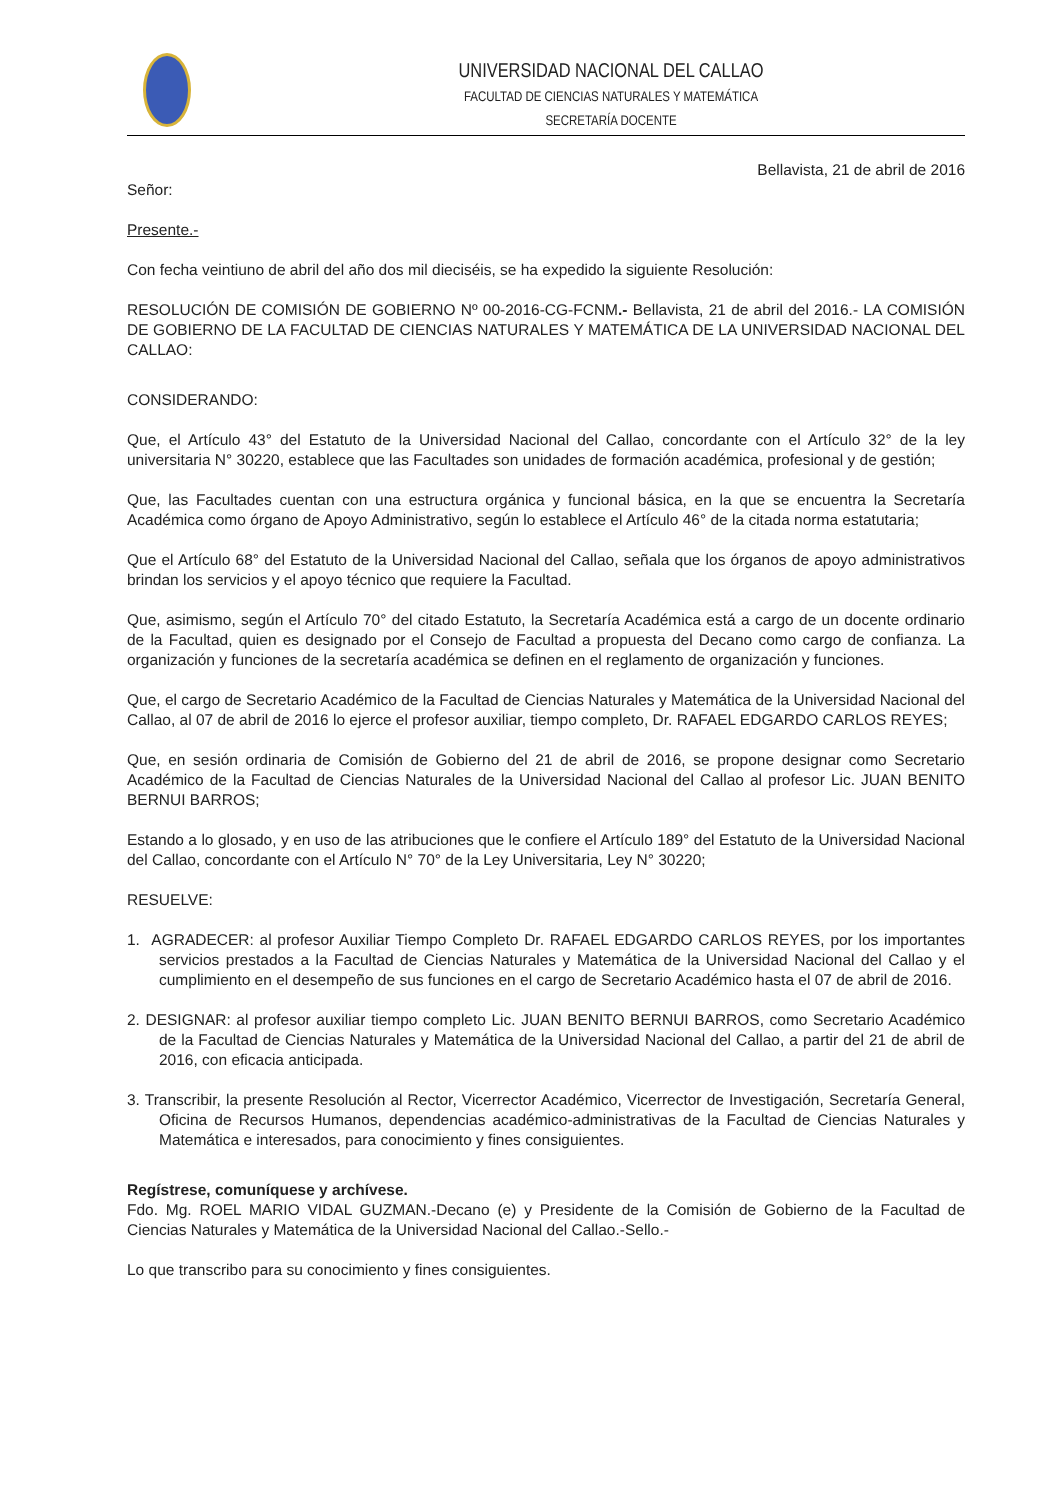UNIVERSIDAD NACIONAL DEL CALLAO
FACULTAD DE CIENCIAS NATURALES Y MATEMÁTICA
SECRETARÍA DOCENTE
Bellavista, 21 de abril de 2016
Señor:
Presente.-
Con fecha veintiuno de abril del año dos mil dieciséis, se ha expedido la siguiente Resolución:
RESOLUCIÓN DE COMISIÓN DE GOBIERNO Nº 00-2016-CG-FCNM.- Bellavista, 21 de abril del 2016.- LA COMISIÓN DE GOBIERNO DE LA FACULTAD DE CIENCIAS NATURALES Y MATEMÁTICA DE LA UNIVERSIDAD NACIONAL DEL CALLAO:
CONSIDERANDO:
Que, el Artículo 43° del Estatuto de la Universidad Nacional del Callao, concordante con el Artículo 32° de la ley universitaria N° 30220, establece que las Facultades son unidades de formación académica, profesional y de gestión;
Que, las Facultades cuentan con una estructura orgánica y funcional básica, en la que se encuentra la Secretaría Académica como órgano de Apoyo Administrativo, según lo establece el Artículo 46° de la citada norma estatutaria;
Que el Artículo 68° del Estatuto de la Universidad Nacional del Callao, señala que los órganos de apoyo administrativos brindan los servicios y el apoyo técnico que requiere la Facultad.
Que, asimismo, según el Artículo 70° del citado Estatuto, la Secretaría Académica está a cargo de un docente ordinario de la Facultad, quien es designado por el Consejo de Facultad a propuesta del Decano como cargo de confianza. La organización y funciones de la secretaría académica se definen en el reglamento de organización y funciones.
Que, el cargo de Secretario Académico de la Facultad de Ciencias Naturales y Matemática de la Universidad Nacional del Callao, al 07 de abril de 2016 lo ejerce el profesor auxiliar, tiempo completo, Dr. RAFAEL EDGARDO CARLOS REYES;
Que, en sesión ordinaria de Comisión de Gobierno del 21 de abril de 2016, se propone designar como Secretario Académico de la Facultad de Ciencias Naturales de la Universidad Nacional del Callao al profesor Lic. JUAN BENITO BERNUI BARROS;
Estando a lo glosado, y en uso de las atribuciones que le confiere el Artículo 189° del Estatuto de la Universidad Nacional del Callao, concordante con el Artículo N° 70° de la Ley Universitaria, Ley N° 30220;
RESUELVE:
1. AGRADECER: al profesor Auxiliar Tiempo Completo Dr. RAFAEL EDGARDO CARLOS REYES, por los importantes servicios prestados a la Facultad de Ciencias Naturales y Matemática de la Universidad Nacional del Callao y el cumplimiento en el desempeño de sus funciones en el cargo de Secretario Académico hasta el 07 de abril de 2016.
2. DESIGNAR: al profesor auxiliar tiempo completo Lic. JUAN BENITO BERNUI BARROS, como Secretario Académico de la Facultad de Ciencias Naturales y Matemática de la Universidad Nacional del Callao, a partir del 21 de abril de 2016, con eficacia anticipada.
3. Transcribir, la presente Resolución al Rector, Vicerrector Académico, Vicerrector de Investigación, Secretaría General, Oficina de Recursos Humanos, dependencias académico-administrativas de la Facultad de Ciencias Naturales y Matemática e interesados, para conocimiento y fines consiguientes.
Regístrese, comuníquese y archívese.
Fdo. Mg. ROEL MARIO VIDAL GUZMAN.-Decano (e) y Presidente de la Comisión de Gobierno de la Facultad de Ciencias Naturales y Matemática de la Universidad Nacional del Callao.-Sello.-
Lo que transcribo para su conocimiento y fines consiguientes.